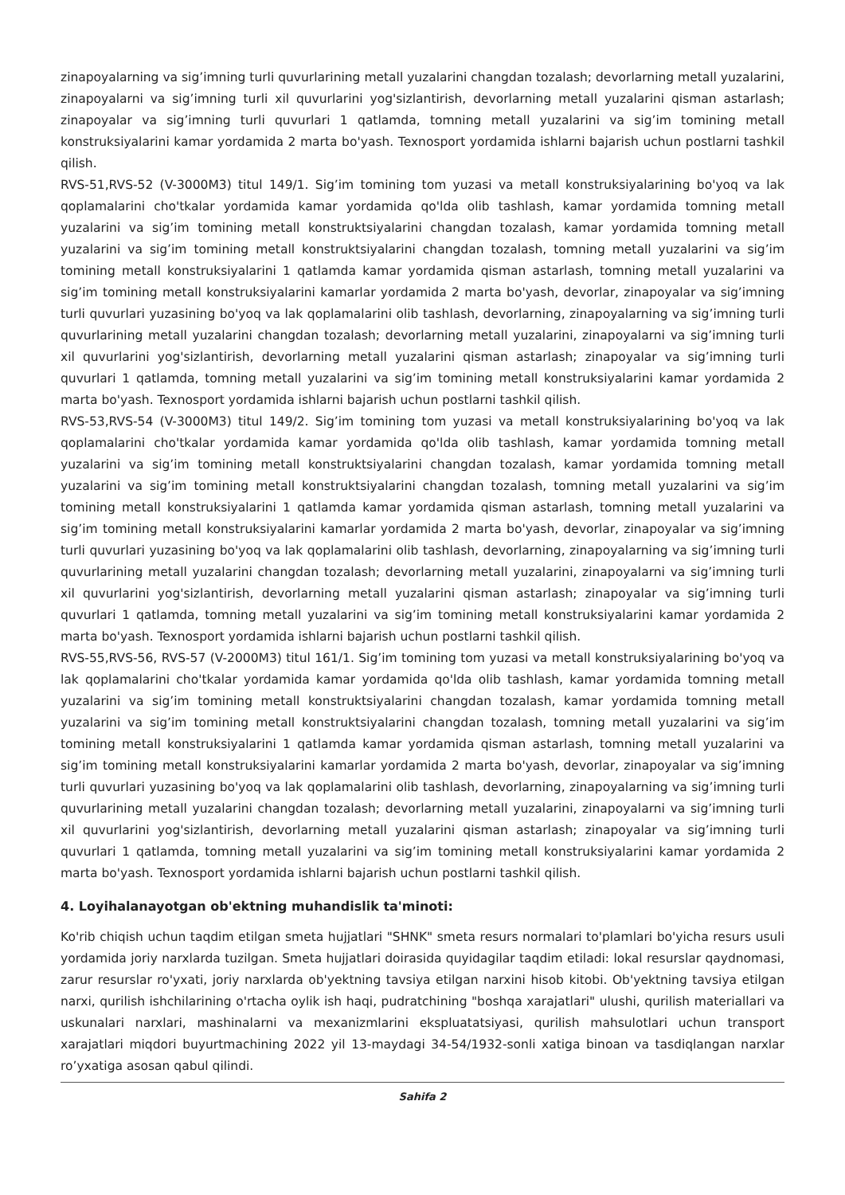zinapoyalarning va sig’imning turli quvurlarining metall yuzalarini changdan tozalash; devorlarning metall yuzalarini, zinapoyalarni va sig’imning turli xil quvurlarini yog'sizlantirish, devorlarning metall yuzalarini qisman astarlash; zinapoyalar va sig’imning turli quvurlari 1 qatlamda, tomning metall yuzalarini va sig’im tomining metall konstruksiyalarini kamar yordamida 2 marta bo'yash. Texnosport yordamida ishlarni bajarish uchun postlarni tashkil qilish.
RVS-51,RVS-52 (V-3000M3) titul 149/1. Sig’im tomining tom yuzasi va metall konstruksiyalarining bo'yoq va lak qoplamalarini cho'tkalar yordamida kamar yordamida qo'lda olib tashlash, kamar yordamida tomning metall yuzalarini va sig’im tomining metall konstruktsiyalarini changdan tozalash, kamar yordamida tomning metall yuzalarini va sig’im tomining metall konstruktsiyalarini changdan tozalash, tomning metall yuzalarini va sig’im tomining metall konstruksiyalarini 1 qatlamda kamar yordamida qisman astarlash, tomning metall yuzalarini va sig’im tomining metall konstruksiyalarini kamarlar yordamida 2 marta bo'yash, devorlar, zinapoyalar va sig’imning turli quvurlari yuzasining bo'yoq va lak qoplamalarini olib tashlash, devorlarning, zinapoyalarning va sig’imning turli quvurlarining metall yuzalarini changdan tozalash; devorlarning metall yuzalarini, zinapoyalarni va sig’imning turli xil quvurlarini yog'sizlantirish, devorlarning metall yuzalarini qisman astarlash; zinapoyalar va sig’imning turli quvurlari 1 qatlamda, tomning metall yuzalarini va sig’im tomining metall konstruksiyalarini kamar yordamida 2 marta bo'yash. Texnosport yordamida ishlarni bajarish uchun postlarni tashkil qilish.
RVS-53,RVS-54 (V-3000M3) titul 149/2. Sig’im tomining tom yuzasi va metall konstruksiyalarining bo'yoq va lak qoplamalarini cho'tkalar yordamida kamar yordamida qo'lda olib tashlash, kamar yordamida tomning metall yuzalarini va sig’im tomining metall konstruktsiyalarini changdan tozalash, kamar yordamida tomning metall yuzalarini va sig’im tomining metall konstruktsiyalarini changdan tozalash, tomning metall yuzalarini va sig’im tomining metall konstruksiyalarini 1 qatlamda kamar yordamida qisman astarlash, tomning metall yuzalarini va sig’im tomining metall konstruksiyalarini kamarlar yordamida 2 marta bo'yash, devorlar, zinapoyalar va sig’imning turli quvurlari yuzasining bo'yoq va lak qoplamalarini olib tashlash, devorlarning, zinapoyalarning va sig’imning turli quvurlarining metall yuzalarini changdan tozalash; devorlarning metall yuzalarini, zinapoyalarni va sig’imning turli xil quvurlarini yog'sizlantirish, devorlarning metall yuzalarini qisman astarlash; zinapoyalar va sig’imning turli quvurlari 1 qatlamda, tomning metall yuzalarini va sig’im tomining metall konstruksiyalarini kamar yordamida 2 marta bo'yash. Texnosport yordamida ishlarni bajarish uchun postlarni tashkil qilish.
RVS-55,RVS-56, RVS-57 (V-2000M3) titul 161/1. Sig’im tomining tom yuzasi va metall konstruksiyalarining bo'yoq va lak qoplamalarini cho'tkalar yordamida kamar yordamida qo'lda olib tashlash, kamar yordamida tomning metall yuzalarini va sig’im tomining metall konstruktsiyalarini changdan tozalash, kamar yordamida tomning metall yuzalarini va sig’im tomining metall konstruktsiyalarini changdan tozalash, tomning metall yuzalarini va sig’im tomining metall konstruksiyalarini 1 qatlamda kamar yordamida qisman astarlash, tomning metall yuzalarini va sig’im tomining metall konstruksiyalarini kamarlar yordamida 2 marta bo'yash, devorlar, zinapoyalar va sig’imning turli quvurlari yuzasining bo'yoq va lak qoplamalarini olib tashlash, devorlarning, zinapoyalarning va sig’imning turli quvurlarining metall yuzalarini changdan tozalash; devorlarning metall yuzalarini, zinapoyalarni va sig’imning turli xil quvurlarini yog'sizlantirish, devorlarning metall yuzalarini qisman astarlash; zinapoyalar va sig’imning turli quvurlari 1 qatlamda, tomning metall yuzalarini va sig’im tomining metall konstruksiyalarini kamar yordamida 2 marta bo'yash. Texnosport yordamida ishlarni bajarish uchun postlarni tashkil qilish.
4. Loyihalanayotgan ob'ektning muhandislik ta'minoti:
Ko'rib chiqish uchun taqdim etilgan smeta hujjatlari "SHNK" smeta resurs normalari to'plamlari bo'yicha resurs usuli yordamida joriy narxlarda tuzilgan. Smeta hujjatlari doirasida quyidagilar taqdim etiladi: lokal resurslar qaydnomasi, zarur resurslar ro'yxati, joriy narxlarda ob'yektning tavsiya etilgan narxini hisob kitobi. Ob'yektning tavsiya etilgan narxi, qurilish ishchilarining o'rtacha oylik ish haqi, pudratchining "boshqa xarajatlari" ulushi, qurilish materiallari va uskunalari narxlari, mashinalarni va mexanizmlarini ekspluatatsiyasi, qurilish mahsulotlari uchun transport xarajatlari miqdori buyurtmachining 2022 yil 13-maydagi 34-54/1932-sonli xatiga binoan va tasdiqlangan narxlar ro’yxatiga asosan qabul qilindi.
Sahifa 2